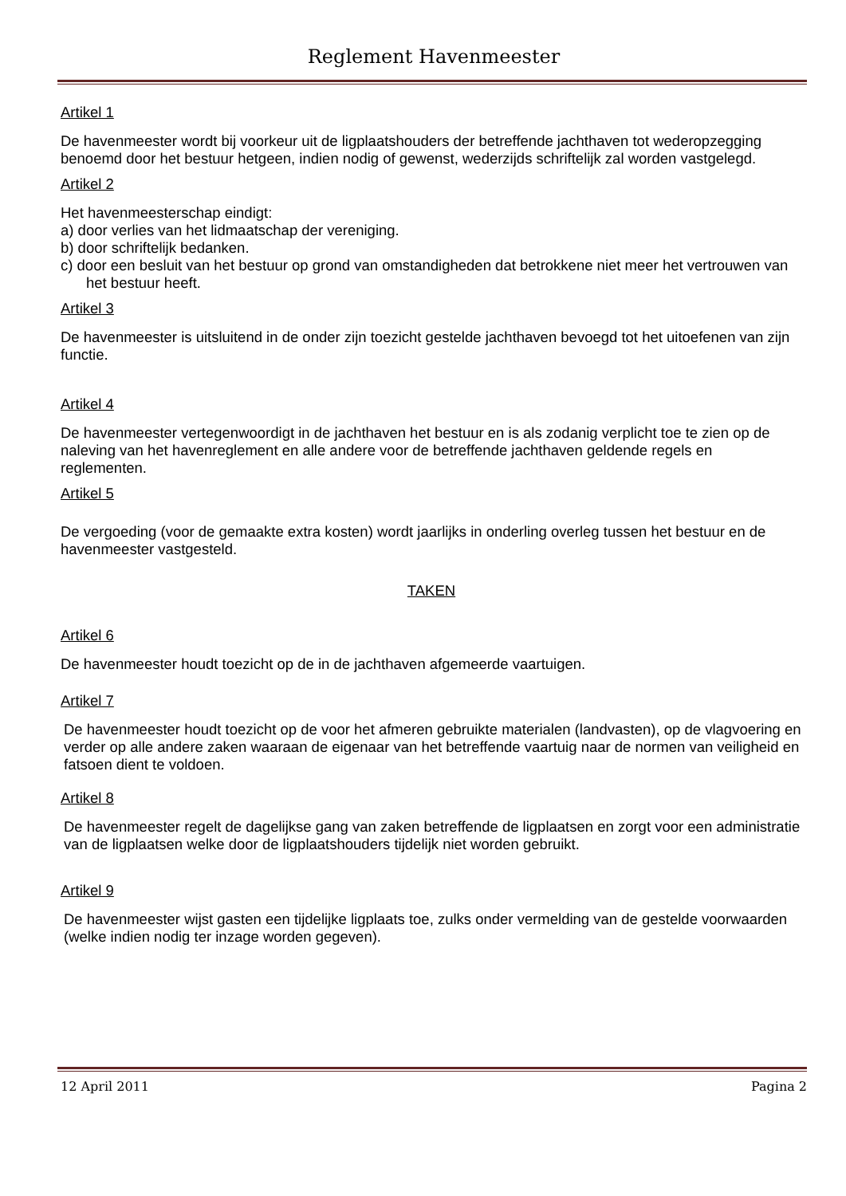Reglement Havenmeester
Artikel 1
De havenmeester wordt bij voorkeur uit de ligplaatshouders der betreffende jachthaven tot wederopzegging benoemd door het bestuur hetgeen, indien nodig of gewenst, wederzijds schriftelijk zal worden vastgelegd.
Artikel 2
Het havenmeesterschap eindigt:
a) door verlies van het lidmaatschap der vereniging.
b) door schriftelijk bedanken.
c) door een besluit van het bestuur op grond van omstandigheden dat betrokkene niet meer het vertrouwen van het bestuur heeft.
Artikel 3
De havenmeester is uitsluitend in de onder zijn toezicht gestelde jachthaven bevoegd tot het uitoefenen van zijn functie.
Artikel 4
De havenmeester vertegenwoordigt in de jachthaven het bestuur en is als zodanig verplicht toe te zien op de naleving van het havenreglement en alle andere voor de betreffende jachthaven geldende regels en reglementen.
Artikel 5
De vergoeding (voor de gemaakte extra kosten) wordt jaarlijks in onderling overleg tussen het bestuur en de havenmeester vastgesteld.
TAKEN
Artikel 6
De havenmeester houdt toezicht op de in de jachthaven afgemeerde vaartuigen.
Artikel 7
De havenmeester houdt toezicht op de voor het afmeren gebruikte materialen (landvasten), op de vlagvoering en verder op alle andere zaken waaraan de eigenaar van het betreffende vaartuig naar de normen van veiligheid en fatsoen dient te voldoen.
Artikel 8
De havenmeester regelt de dagelijkse gang van zaken betreffende de ligplaatsen en zorgt voor een administratie van de ligplaatsen welke door de ligplaatshouders tijdelijk niet worden gebruikt.
Artikel 9
De havenmeester wijst gasten een tijdelijke ligplaats toe, zulks onder vermelding van de gestelde voorwaarden (welke indien nodig ter inzage worden gegeven).
12 April 2011 Pagina 2